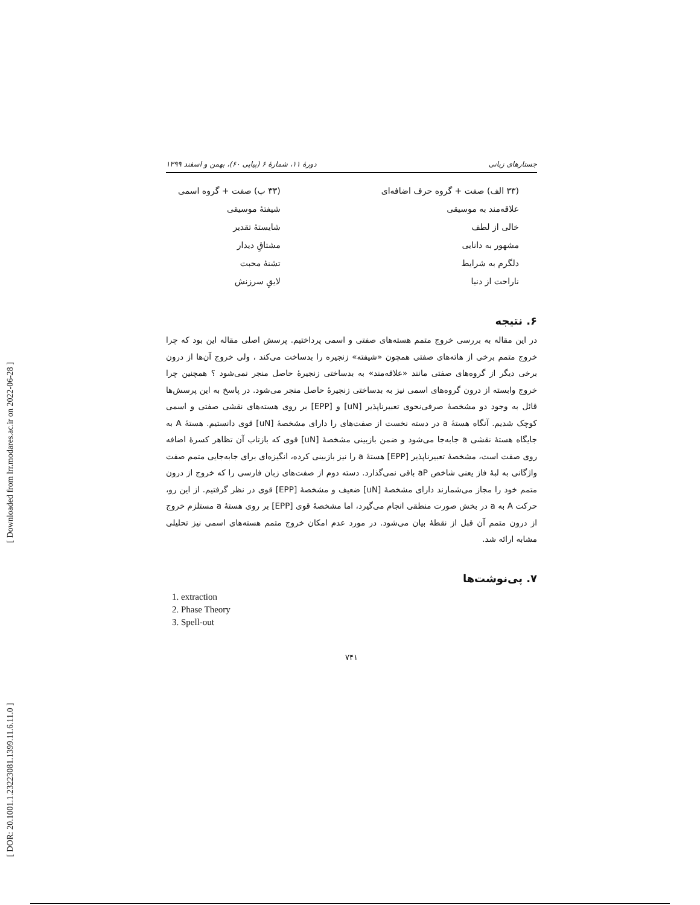[ Downloaded from lrr.modares.ac.ir on 2022-06-28 ]
[ DOR: 20.1001.1.23223081.1399.11.6.11.0 ]
جستارهای زبانی دورهٔ ۱۱، شمارهٔ ۶ (پیاپی ۶۰)، بهمن و اسفند ۱۳۹۹
(۳۳ الف) صفت + گروه حرف اضافه‌ای
علاقه‌مند به موسیقی
خالی از لطف
مشهور به دانایی
دلگرم به شرایط
ناراحت از دنیا
(۳۳ ب) صفت + گروه اسمی
شیفتهٔ موسیقی
شایستهٔ تقدیر
مشتاقِ دیدار
تشنهٔ محبت
لایقِ سرزنش
۶. نتیجه
در این مقاله به بررسی خروج متمم هسته‌های صفتی و اسمی پرداختیم. پرسش اصلی مقاله این بود که چرا خروج متمم برخی از هاته‌های صفتی همچون «شیفته» زنجیره را بدساخت می‌کند ، ولی خروج آن‌ها از درون برخی دیگر از گروه‌های صفتی مانند «علاقه‌مند» به بدساختی زنجیرهٔ حاصل منجر نمی‌شود ؟ همچنین چرا خروج وابسته از درون گروه‌های اسمی نیز به بدساختی زنجیرهٔ حاصل منجر می‌شود. در پاسخ به این پرسش‌ها قائل به وجود دو مشخصهٔ صرفی‌نحوی تعبیرناپذیر [uN] و [EPP] بر روی هسته‌های نقشی صفتی و اسمی کوچک شدیم. آنگاه هستهٔ a در دسته نخست از صفت‌های را دارای مشخصهٔ [uN] قوی دانستیم. هستهٔ A به جایگاه هستهٔ نقشی a جابه‌جا می‌شود و ضمن بازبینی مشخصهٔ [uN] قوی که بازتاب آن تظاهر کسرهٔ اضافه روی صفت است، مشخصهٔ تعبیرناپذیر [EPP] هستهٔ a را نیز بازبینی کرده، انگیزه‌ای برای جابه‌جایی متمم صفت واژگانی به لبهٔ فاز یعنی شاخص aP باقی نمی‌گذارد. دسته دوم از صفت‌های زبان فارسی را که خروج از درون متمم خود را مجاز می‌شمارند دارای مشخصهٔ [uN] ضعیف و مشخصهٔ [EPP] قوی در نظر گرفتیم. از این رو، حرکت A به a در بخش صورت منطقی انجام می‌گیرد، اما مشخصهٔ قوی [EPP] بر روی هستهٔ a مستلزم خروج از درون متمم آن قبل از نقطهٔ بیان می‌شود. در مورد عدم امکان خروج متمم هسته‌های اسمی نیز تحلیلی مشابه ارائه شد.
۷. پی‌نوشت‌ها
1. extraction
2. Phase Theory
3. Spell-out
۷۴۱